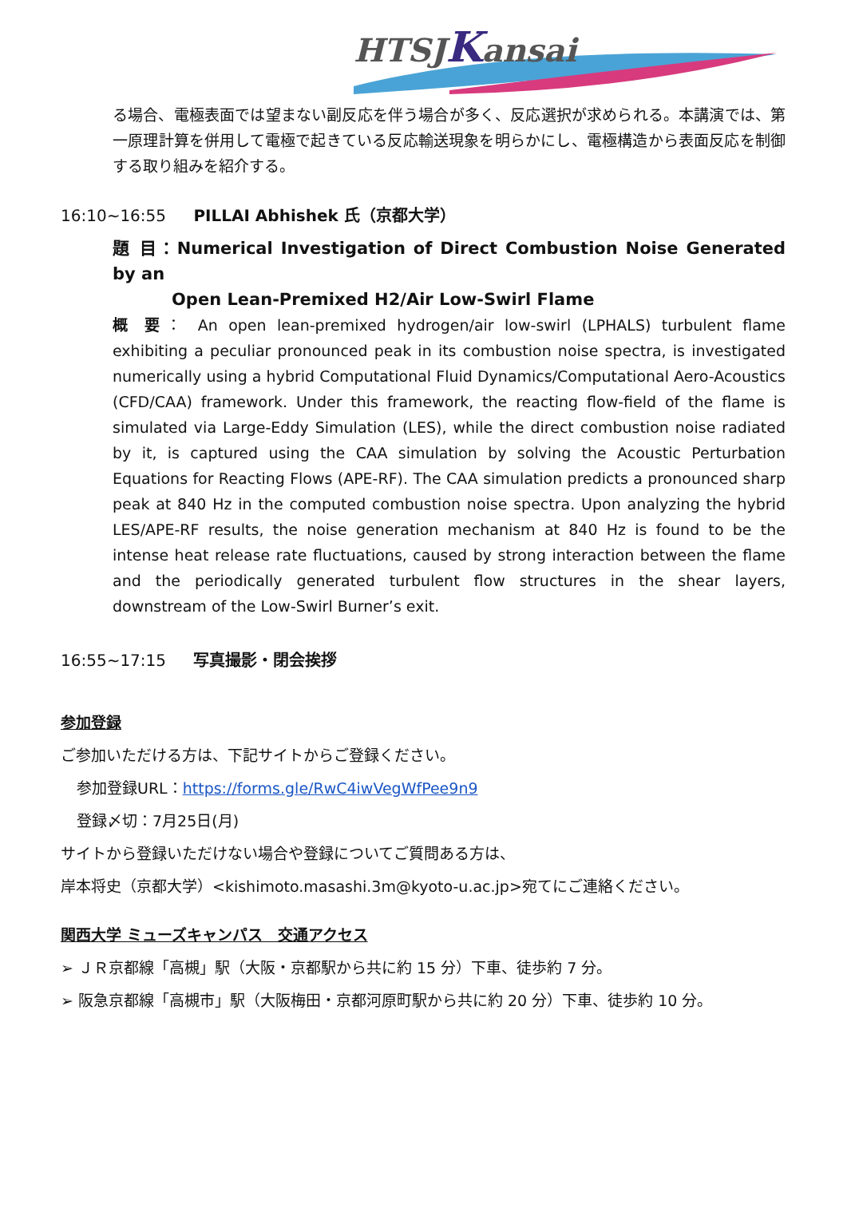HTSJKansai
る場合、電極表面では望まない副反応を伴う場合が多く、反応選択が求められる。本講演では、第一原理計算を併用して電極で起きている反応輸送現象を明らかにし、電極構造から表面反応を制御する取り組みを紹介する。
16:10~16:55 PILLAI Abhishek 氏（京都大学）
題 目：Numerical Investigation of Direct Combustion Noise Generated by an
Open Lean-Premixed H2/Air Low-Swirl Flame
概 要： An open lean-premixed hydrogen/air low-swirl (LPHALS) turbulent flame exhibiting a peculiar pronounced peak in its combustion noise spectra, is investigated numerically using a hybrid Computational Fluid Dynamics/Computational Aero-Acoustics (CFD/CAA) framework. Under this framework, the reacting flow-field of the flame is simulated via Large-Eddy Simulation (LES), while the direct combustion noise radiated by it, is captured using the CAA simulation by solving the Acoustic Perturbation Equations for Reacting Flows (APE-RF). The CAA simulation predicts a pronounced sharp peak at 840 Hz in the computed combustion noise spectra. Upon analyzing the hybrid LES/APE-RF results, the noise generation mechanism at 840 Hz is found to be the intense heat release rate fluctuations, caused by strong interaction between the flame and the periodically generated turbulent flow structures in the shear layers, downstream of the Low-Swirl Burner’s exit.
16:55~17:15 写真撮影・閉会挨拶
参加登録
ご参加いただける方は、下記サイトからご登録ください。
参加登録URL：https://forms.gle/RwC4iwVegWfPee9n9
登録〆切：7月25日(月)
サイトから登録いただけない場合や登録についてご質問ある方は、
岸本将史（京都大学）<kishimoto.masashi.3m@kyoto-u.ac.jp>宛てにご連絡ください。
関西大学 ミューズキャンパス　交通アクセス
➢ ＪＲ京都線「高槻」駅（大阪・京都駅から共に約 15 分）下車、徒歩約 7 分。
➢ 阪急京都線「高槻市」駅（大阪梅田・京都河原町駅から共に約 20 分）下車、徒歩約 10 分。